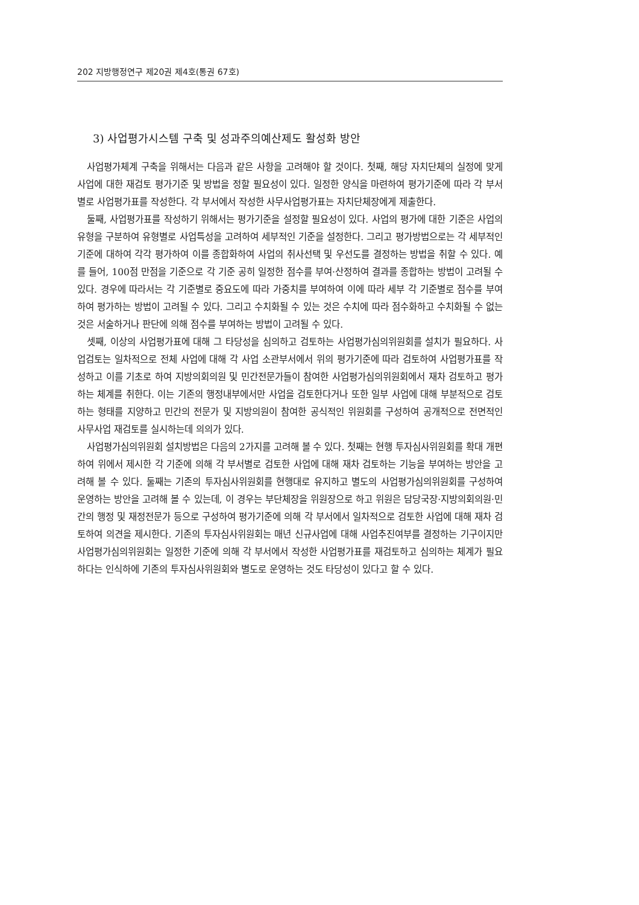202 지방행정연구 제20권 제4호(통권 67호)
3) 사업평가시스템 구축 및 성과주의예산제도 활성화 방안
사업평가체계 구축을 위해서는 다음과 같은 사항을 고려해야 할 것이다. 첫째, 해당 자치단체의 실정에 맞게 사업에 대한 재검토 평가기준 및 방법을 정할 필요성이 있다. 일정한 양식을 마련하여 평가기준에 따라 각 부서별로 사업평가표를 작성한다. 각 부서에서 작성한 사무사업평가표는 자치단체장에게 제출한다.
둘째, 사업평가표를 작성하기 위해서는 평가기준을 설정할 필요성이 있다. 사업의 평가에 대한 기준은 사업의 유형을 구분하여 유형별로 사업특성을 고려하여 세부적인 기준을 설정한다. 그리고 평가방법으로는 각 세부적인 기준에 대하여 각각 평가하여 이를 종합화하여 사업의 취사선택 및 우선도를 결정하는 방법을 취할 수 있다. 예를 들어, 100점 만점을 기준으로 각 기준 공히 일정한 점수를 부여·산정하여 결과를 종합하는 방법이 고려될 수 있다. 경우에 따라서는 각 기준별로 중요도에 따라 가중치를 부여하여 이에 따라 세부 각 기준별로 점수를 부여하여 평가하는 방법이 고려될 수 있다. 그리고 수치화될 수 있는 것은 수치에 따라 점수화하고 수치화될 수 없는 것은 서술하거나 판단에 의해 점수를 부여하는 방법이 고려될 수 있다.
셋째, 이상의 사업평가표에 대해 그 타당성을 심의하고 검토하는 사업평가심의위원회를 설치가 필요하다. 사업검토는 일차적으로 전체 사업에 대해 각 사업 소관부서에서 위의 평가기준에 따라 검토하여 사업평가표를 작성하고 이를 기초로 하여 지방의회의원 및 민간전문가들이 참여한 사업평가심의위원회에서 재차 검토하고 평가하는 체계를 취한다. 이는 기존의 행정내부에서만 사업을 검토한다거나 또한 일부 사업에 대해 부분적으로 검토하는 형태를 지양하고 민간의 전문가 및 지방의원이 참여한 공식적인 위원회를 구성하여 공개적으로 전면적인 사무사업 재검토를 실시하는데 의의가 있다.
사업평가심의위원회 설치방법은 다음의 2가지를 고려해 볼 수 있다. 첫째는 현행 투자심사위원회를 확대 개편하여 위에서 제시한 각 기준에 의해 각 부서별로 검토한 사업에 대해 재차 검토하는 기능을 부여하는 방안을 고려해 볼 수 있다. 둘째는 기존의 투자심사위원회를 현행대로 유지하고 별도의 사업평가심의위원회를 구성하여 운영하는 방안을 고려해 볼 수 있는데, 이 경우는 부단체장을 위원장으로 하고 위원은 담당국장·지방의회의원·민간의 행정 및 재정전문가 등으로 구성하여 평가기준에 의해 각 부서에서 일차적으로 검토한 사업에 대해 재차 검토하여 의견을 제시한다. 기존의 투자심사위원회는 매년 신규사업에 대해 사업추진여부를 결정하는 기구이지만 사업평가심의위원회는 일정한 기준에 의해 각 부서에서 작성한 사업평가표를 재검토하고 심의하는 체계가 필요하다는 인식하에 기존의 투자심사위원회와 별도로 운영하는 것도 타당성이 있다고 할 수 있다.